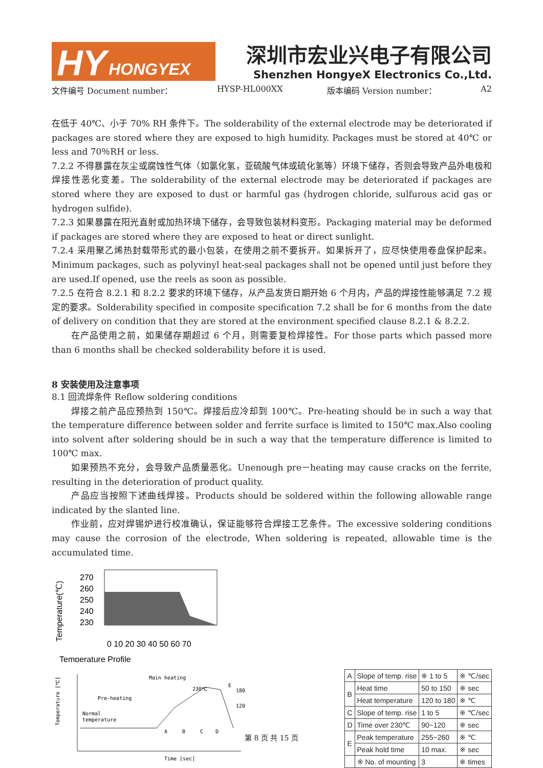HY HONGYEX
深圳市宏业兴电子有限公司
Shenzhen HongyeX Electronics Co.,Ltd.
文件编号 Document number： HYSP-HL000XX 版本编码 Version number： A2
在低于 40℃、小于 70% RH 条件下。The solderability of the external electrode may be deteriorated if packages are stored where they are exposed to high humidity. Packages must be stored at 40℃ or less and 70％RH or less.
7.2.2 不得暴露在灰尘或腐蚀性气体（如氯化氢，亚硫酸气体或硫化氢等）环境下储存，否则会导致产品外电极和焊接性恶化变差。The solderability of the external electrode may be deteriorated if packages are stored where they are exposed to dust or harmful gas (hydrogen chloride, sulfurous acid gas or hydrogen sulfide).
7.2.3 如果暴露在阳光直射或加热环境下储存，会导致包装材料变形。Packaging material may be deformed if packages are stored where they are exposed to heat or direct sunlight.
7.2.4 采用聚乙烯热封载带形式的最小包装，在使用之前不要拆开。如果拆开了，应尽快使用卷盘保护起来。Minimum packages, such as polyvinyl heat-seal packages shall not be opened until just before they are used.If opened, use the reels as soon as possible.
7.2.5 在符合 8.2.1 和 8.2.2 要求的环境下储存，从产品发货日期开始 6 个月内，产品的焊接性能够满足 7.2 规定的要求。Solderability specified in composite specification 7.2 shall be for 6 months from the date of delivery on condition that they are stored at the environment specified clause 8.2.1 & 8.2.2.
在产品使用之前，如果储存期超过 6 个月，则需要复检焊接性。For those parts which passed more than 6 months shall be checked solderability before it is used.
8 安装使用及注意事项
8.1 回流焊条件 Reflow soldering conditions
焊接之前产品应预热到 150℃。焊接后应冷却到 100℃。Pre-heating should be in such a way that the temperature difference between solder and ferrite surface is limited to 150℃ max.Also cooling into solvent after soldering should be in such a way that the temperature difference is limited to 100℃ max.
如果预热不充分，会导致产品质量恶化。Unenough pre－heating may cause cracks on the ferrite, resulting in the deterioration of product quality.
产品应当按照下述曲线焊接。Products should be soldered within the following allowable range indicated by the slanted line.
作业前，应对焊锡炉进行校准确认，保证能够符合焊接工艺条件。The excessive soldering conditions may cause the corrosion of the electrode, When soldering is repeated, allowable time is the accumulated time.
Temperature(℃)
270
260
250
240
230
0 10 20 30 40 50 60 70
Temperature Profile
Temperature [℃]
Main heating
230℃
Pre-heating
Normal
temperature
E
180
120
A
B
C
D
Time [sec]
| A | Slope of temp. rise | ※ 1 to 5 | ※ ℃/sec |
| B | Heat time | 50 to 150 | ※ sec |
| | Heat temperature | 120 to 180 | ※ ℃ |
| C | Slope of temp. rise | 1 to 5 | ※ ℃/sec |
| D | Time over 230℃ | 90~120 | ※ sec |
| E | Peak temperature | 255~260 | ※ ℃ |
| | Peak hold time | 10 max. | ※ sec |
| | ※ No. of mounting | 3 | ※ times |
第 8 页 共 15 页